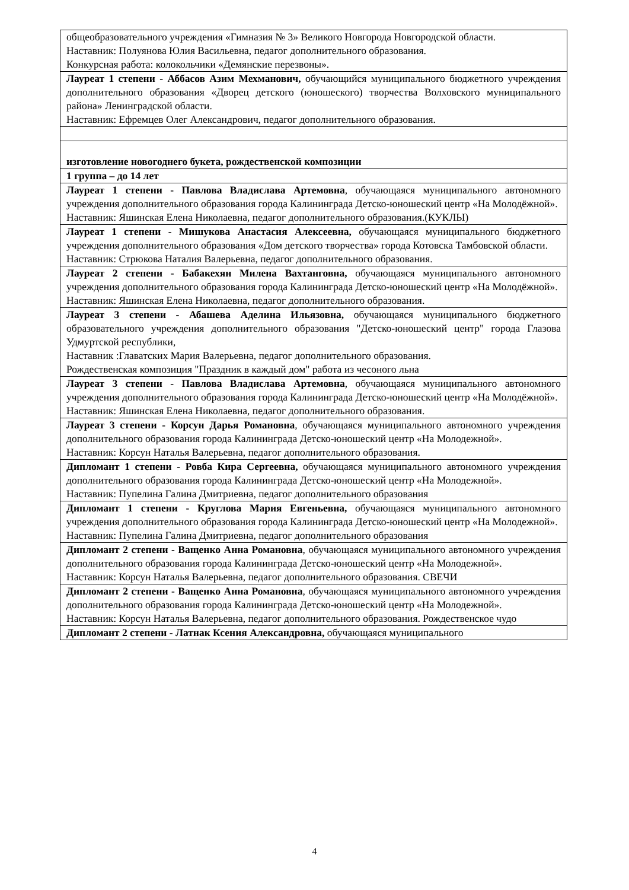| общеобразовательного учреждения «Гимназия № 3» Великого Новгорода Новгородской области. Наставник: Полуянова Юлия Васильевна, педагог дополнительного образования. Конкурсная работа: колокольчики «Демянские перезвоны». |
| Лауреат 1 степени - Аббасов Азим Мехманович, обучающийся муниципального бюджетного учреждения дополнительного образования «Дворец детского (юношеского) творчества Волховского муниципального района» Ленинградской области. Наставник: Ефремцев Олег Александрович, педагог дополнительного образования. |
| изготовление новогоднего букета, рождественской композиции |
| 1 группа – до 14 лет |
| Лауреат 1 степени - Павлова Владислава Артемовна , обучающаяся муниципального автономного учреждения дополнительного образования города Калининграда Детско-юношеский центр «На Молодёжной». Наставник: Яшинская Елена Николаевна, педагог дополнительного образования.(КУКЛЫ) |
| Лауреат 1 степени - Мишукова Анастасия Алексеевна, обучающаяся муниципального бюджетного учреждения дополнительного образования «Дом детского творчества» города Котовска Тамбовской области. Наставник: Стрюкова Наталия Валерьевна, педагог дополнительного образования. |
| Лауреат 2 степени - Бабакехян Милена Вахтанговна, обучающаяся муниципального автономного учреждения дополнительного образования города Калининграда Детско-юношеский центр «На Молодёжной». Наставник: Яшинская Елена Николаевна, педагог дополнительного образования. |
| Лауреат 3 степени - Абашева Аделина Ильязовна, обучающаяся муниципального бюджетного образовательного учреждения дополнительного образования "Детско-юношеский центр" города Глазова Удмуртской республики, Наставник :Главатских Мария Валерьевна, педагог дополнительного образования. Рождественская композиция "Праздник в каждый дом" работа из чесоного льна |
| Лауреат 3 степени - Павлова Владислава Артемовна , обучающаяся муниципального автономного учреждения дополнительного образования города Калининграда Детско-юношеский центр «На Молодёжной». Наставник: Яшинская Елена Николаевна, педагог дополнительного образования. |
| Лауреат 3 степени - Корсун Дарья Романовна , обучающаяся муниципального автономного учреждения дополнительного образования города Калининграда Детско-юношеский центр «На Молодежной». Наставник: Корсун Наталья Валерьевна, педагог дополнительного образования. |
| Дипломант 1 степени - Ровба Кира Сергеевна, обучающаяся муниципального автономного учреждения дополнительного образования города Калининграда Детско-юношеский центр «На Молодежной». Наставник: Пупелина Галина Дмитриевна, педагог дополнительного образования |
| Дипломант 1 степени - Круглова Мария Евгеньевна, обучающаяся муниципального автономного учреждения дополнительного образования города Калининграда Детско-юношеский центр «На Молодежной». Наставник: Пупелина Галина Дмитриевна, педагог дополнительного образования |
| Дипломант 2 степени - Ващенко Анна Романовна , обучающаяся муниципального автономного учреждения дополнительного образования города Калининграда Детско-юношеский центр «На Молодежной». Наставник: Корсун Наталья Валерьевна, педагог дополнительного образования. СВЕЧИ |
| Дипломант 2 степени - Ващенко Анна Романовна , обучающаяся муниципального автономного учреждения дополнительного образования города Калининграда Детско-юношеский центр «На Молодежной». Наставник: Корсун Наталья Валерьевна, педагог дополнительного образования. Рождественское чудо |
| Дипломант 2 степени - Латнак Ксения Александровна, обучающаяся муниципального |
4